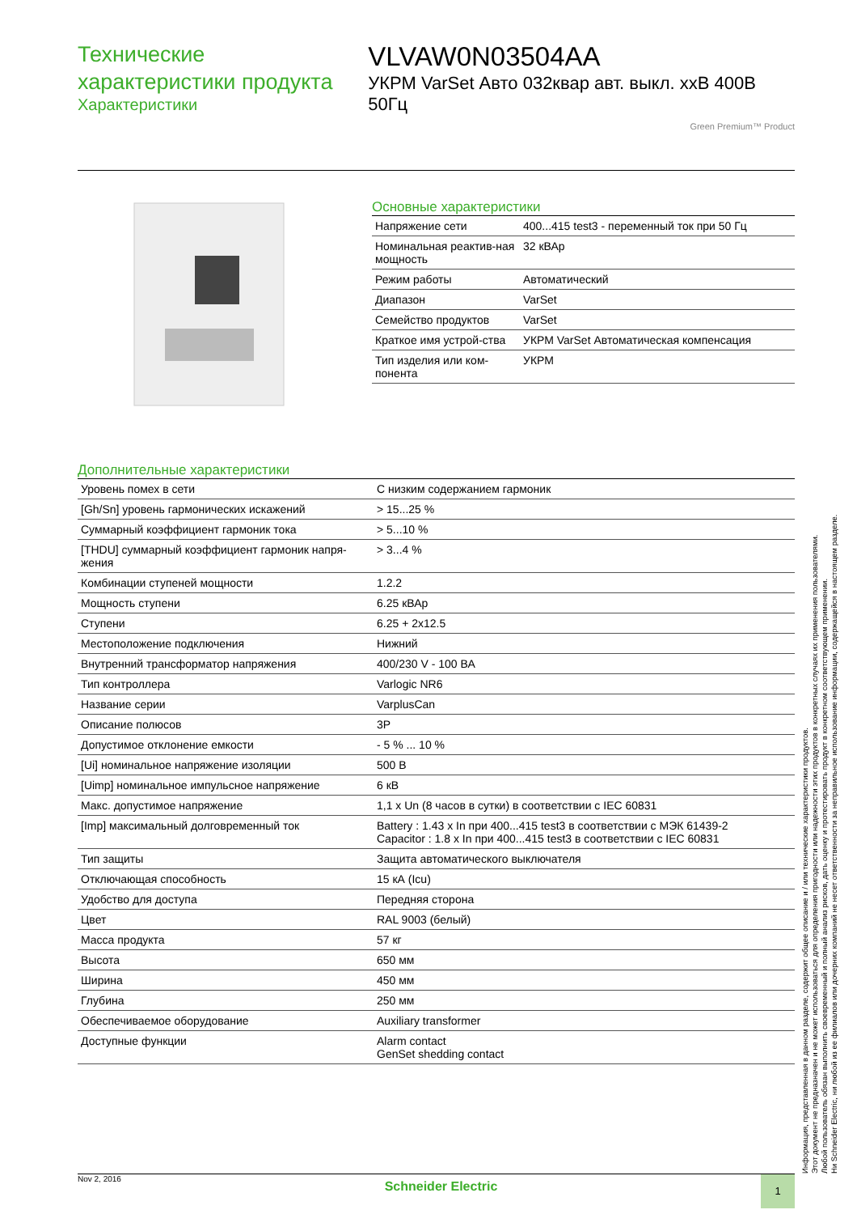Технические характеристики продукта
Характеристики
VLVAW0N03504AA
УКРМ VarSet Авто 032квар авт. выкл. xxВ 400В 50Гц
Green Premium™ Product
Основные характеристики
| Напряжение сети | 400...415 test3 - переменный ток при 50 Гц |
| Номинальная реактив-ная мощность | 32 кВАр |
| Режим работы | Автоматический |
| Диапазон | VarSet |
| Семейство продуктов | VarSet |
| Краткое имя устрой-ства | УКРМ VarSet Автоматическая компенсация |
| Тип изделия или ком-понента | УКРМ |
Дополнительные характеристики
| Уровень помех в сети | С низким содержанием гармоник |
| [Gh/Sn] уровень гармонических искажений | > 15...25 % |
| Суммарный коэффициент гармоник тока | > 5...10 % |
| [THDU] суммарный коэффициент гармоник напря-жения | > 3...4 % |
| Комбинации ступеней мощности | 1.2.2 |
| Мощность ступени | 6.25 кВАр |
| Ступени | 6.25 + 2x12.5 |
| Местоположение подключения | Нижний |
| Внутренний трансформатор напряжения | 400/230 V - 100 ВА |
| Тип контроллера | Varlogic NR6 |
| Название серии | VarplusCan |
| Описание полюсов | 3P |
| Допустимое отклонение емкости | - 5 % ... 10 % |
| [Ui] номинальное напряжение изоляции | 500 В |
| [Uimp] номинальное импульсное напряжение | 6 кВ |
| Макс. допустимое напряжение | 1,1 x Un (8 часов в сутки) в соответствии с IEC 60831 |
| [Imp] максимальный долговременный ток | Battery : 1.43 x In при 400...415 test3 в соответствии с МЭК 61439-2 Capacitor : 1.8 x In при 400...415 test3 в соответствии с IEC 60831 |
| Тип защиты | Защита автоматического выключателя |
| Отключающая способность | 15 кА (Icu) |
| Удобство для доступа | Передняя сторона |
| Цвет | RAL 9003 (белый) |
| Масса продукта | 57 кг |
| Высота | 650 мм |
| Ширина | 450 мм |
| Глубина | 250 мм |
| Обеспечиваемое оборудование | Auxiliary transformer |
| Доступные функции | Alarm contact GenSet shedding contact |
Информация, представленная в данном разделе, содержит общее описание и / или технические характеристики продуктов.
Этот документ не предназначен и не может использоваться для определения пригодности или надежности этих продуктов в конкретных случаях их применения пользователями.
Любой пользователь обязан выполнить своевременный и полный анализ рисков, дать оценку и протестировать продукт в конкретном соответствующем применении.
Ни Schneider Electric, ни любой из ее филиалов или дочерних компаний не несет ответственности за неправильное использование информации, содержащейся в настоящем разделе.
Nov 2, 2016
Schneider Electric
1